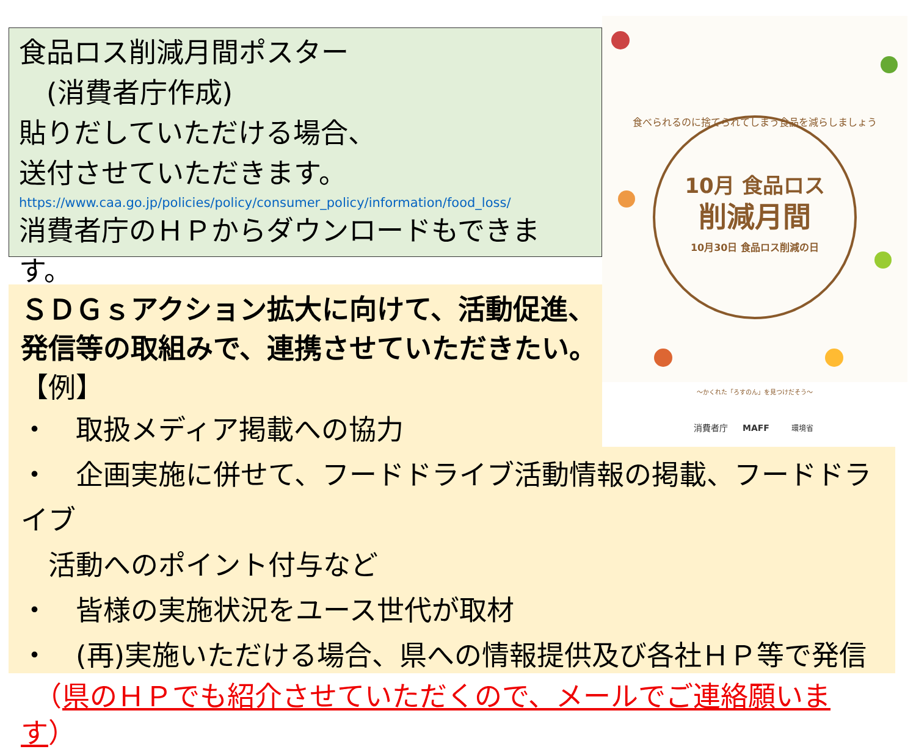食品ロス削減月間ポスター
　(消費者庁作成)
貼りだしていただける場合、
送付させていただきます。
https://www.caa.go.jp/policies/policy/consumer_policy/information/food_loss/
消費者庁のＨＰからダウンロードもできます。
ＳＤＧｓアクション拡大に向けて、活動促進、
発信等の取組みで、連携させていただきたい。
【例】
・　取扱メディア掲載への協力
・　企画実施に併せて、フードドライブ活動情報の掲載、フードドライブ
　活動へのポイント付与など
・　皆様の実施状況をユース世代が取材
・　(再)実施いただける場合、県への情報提供及び各社ＨＰ等で発信
　（県のＨＰでも紹介させていただくので、メールでご連絡願います）
食べられるのに捨てられてしまう食品を減らしましょう
10月 食品ロス
削減月間
10月30日 食品ロス削減の日
〜かくれた「ろすのん」を見つけだそう〜
消費者庁
MAFF
環境省